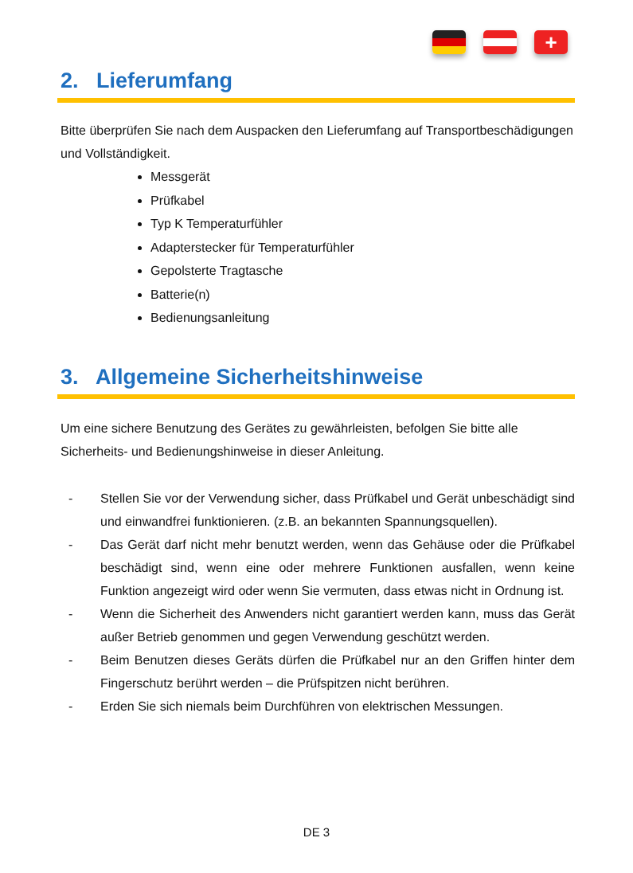+
2. Lieferumfang
Bitte überprüfen Sie nach dem Auspacken den Lieferumfang auf Transportbeschädigungen und Vollständigkeit.
Messgerät
Prüfkabel
Typ K Temperaturfühler
Adapterstecker für Temperaturfühler
Gepolsterte Tragtasche
Batterie(n)
Bedienungsanleitung
3. Allgemeine Sicherheitshinweise
Um eine sichere Benutzung des Gerätes zu gewährleisten, befolgen Sie bitte alle Sicherheits- und Bedienungshinweise in dieser Anleitung.
- Stellen Sie vor der Verwendung sicher, dass Prüfkabel und Gerät unbeschädigt sind und einwandfrei funktionieren. (z.B. an bekannten Spannungsquellen).
- Das Gerät darf nicht mehr benutzt werden, wenn das Gehäuse oder die Prüfkabel beschädigt sind, wenn eine oder mehrere Funktionen ausfallen, wenn keine Funktion angezeigt wird oder wenn Sie vermuten, dass etwas nicht in Ordnung ist.
- Wenn die Sicherheit des Anwenders nicht garantiert werden kann, muss das Gerät außer Betrieb genommen und gegen Verwendung geschützt werden.
- Beim Benutzen dieses Geräts dürfen die Prüfkabel nur an den Griffen hinter dem Fingerschutz berührt werden – die Prüfspitzen nicht berühren.
- Erden Sie sich niemals beim Durchführen von elektrischen Messungen.
DE 3